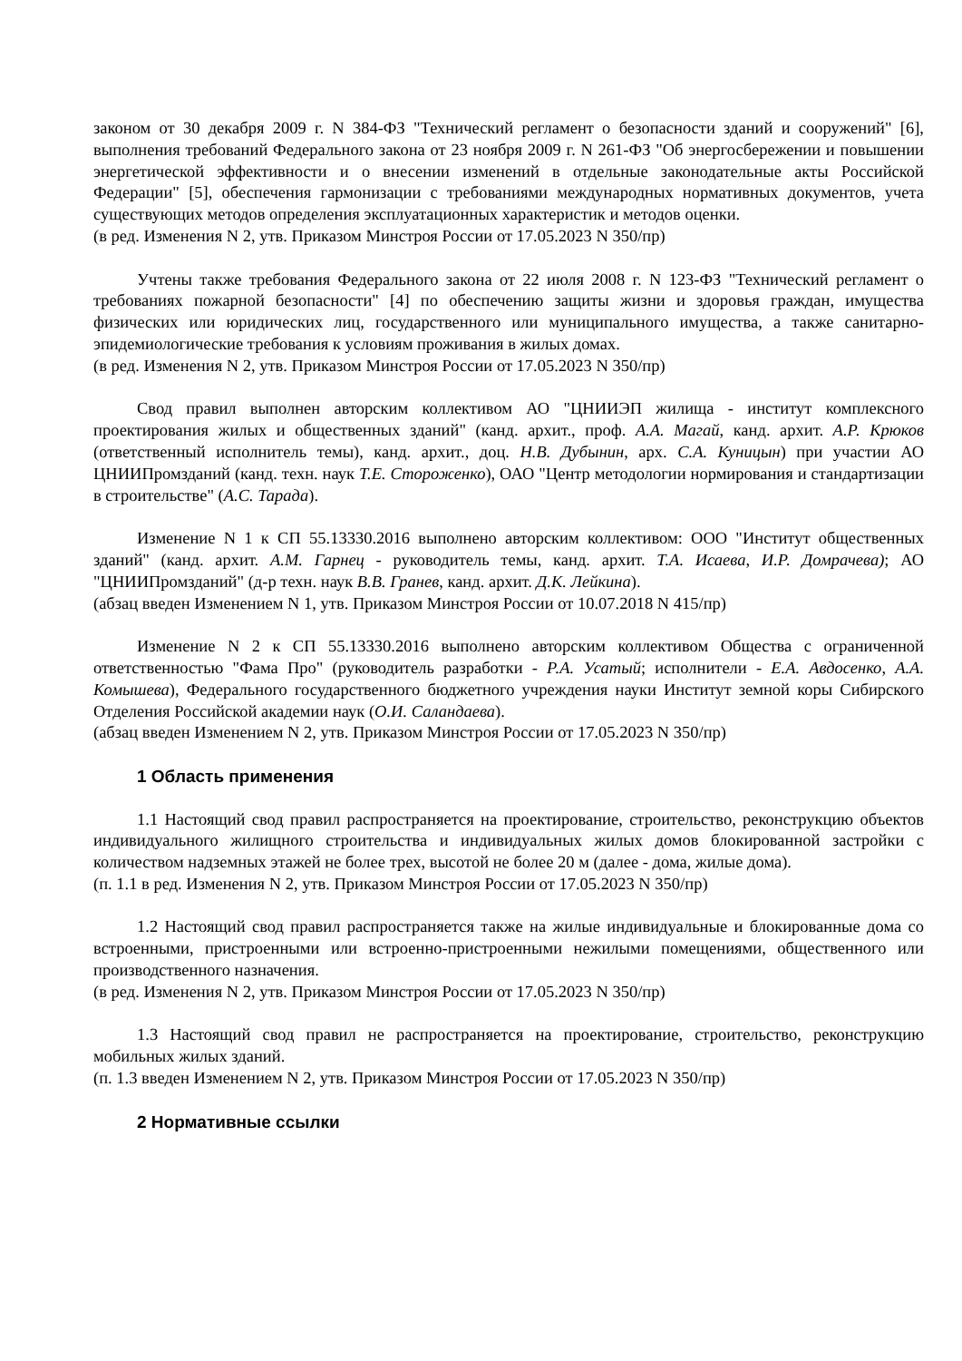законом от 30 декабря 2009 г. N 384-ФЗ "Технический регламент о безопасности зданий и сооружений" [6], выполнения требований Федерального закона от 23 ноября 2009 г. N 261-ФЗ "Об энергосбережении и повышении энергетической эффективности и о внесении изменений в отдельные законодательные акты Российской Федерации" [5], обеспечения гармонизации с требованиями международных нормативных документов, учета существующих методов определения эксплуатационных характеристик и методов оценки.
(в ред. Изменения N 2, утв. Приказом Минстроя России от 17.05.2023 N 350/пр)
Учтены также требования Федерального закона от 22 июля 2008 г. N 123-ФЗ "Технический регламент о требованиях пожарной безопасности" [4] по обеспечению защиты жизни и здоровья граждан, имущества физических или юридических лиц, государственного или муниципального имущества, а также санитарно-эпидемиологические требования к условиям проживания в жилых домах.
(в ред. Изменения N 2, утв. Приказом Минстроя России от 17.05.2023 N 350/пр)
Свод правил выполнен авторским коллективом АО "ЦНИИЭП жилища - институт комплексного проектирования жилых и общественных зданий" (канд. архит., проф. А.А. Магай, канд. архит. А.Р. Крюков (ответственный исполнитель темы), канд. архит., доц. Н.В. Дубынин, арх. С.А. Куницын) при участии АО ЦНИИПромзданий (канд. техн. наук Т.Е. Стороженко), ОАО "Центр методологии нормирования и стандартизации в строительстве" (А.С. Тарада).
Изменение N 1 к СП 55.13330.2016 выполнено авторским коллективом: ООО "Институт общественных зданий" (канд. архит. А.М. Гарнец - руководитель темы, канд. архит. Т.А. Исаева, И.Р. Домрачева); АО "ЦНИИПромзданий" (д-р техн. наук В.В. Гранев, канд. архит. Д.К. Лейкина).
(абзац введен Изменением N 1, утв. Приказом Минстроя России от 10.07.2018 N 415/пр)
Изменение N 2 к СП 55.13330.2016 выполнено авторским коллективом Общества с ограниченной ответственностью "Фама Про" (руководитель разработки - Р.А. Усатый; исполнители - Е.А. Авдосенко, А.А. Комышева), Федерального государственного бюджетного учреждения науки Институт земной коры Сибирского Отделения Российской академии наук (О.И. Саландаева).
(абзац введен Изменением N 2, утв. Приказом Минстроя России от 17.05.2023 N 350/пр)
1 Область применения
1.1 Настоящий свод правил распространяется на проектирование, строительство, реконструкцию объектов индивидуального жилищного строительства и индивидуальных жилых домов блокированной застройки с количеством надземных этажей не более трех, высотой не более 20 м (далее - дома, жилые дома).
(п. 1.1 в ред. Изменения N 2, утв. Приказом Минстроя России от 17.05.2023 N 350/пр)
1.2 Настоящий свод правил распространяется также на жилые индивидуальные и блокированные дома со встроенными, пристроенными или встроенно-пристроенными нежилыми помещениями, общественного или производственного назначения.
(в ред. Изменения N 2, утв. Приказом Минстроя России от 17.05.2023 N 350/пр)
1.3 Настоящий свод правил не распространяется на проектирование, строительство, реконструкцию мобильных жилых зданий.
(п. 1.3 введен Изменением N 2, утв. Приказом Минстроя России от 17.05.2023 N 350/пр)
2 Нормативные ссылки